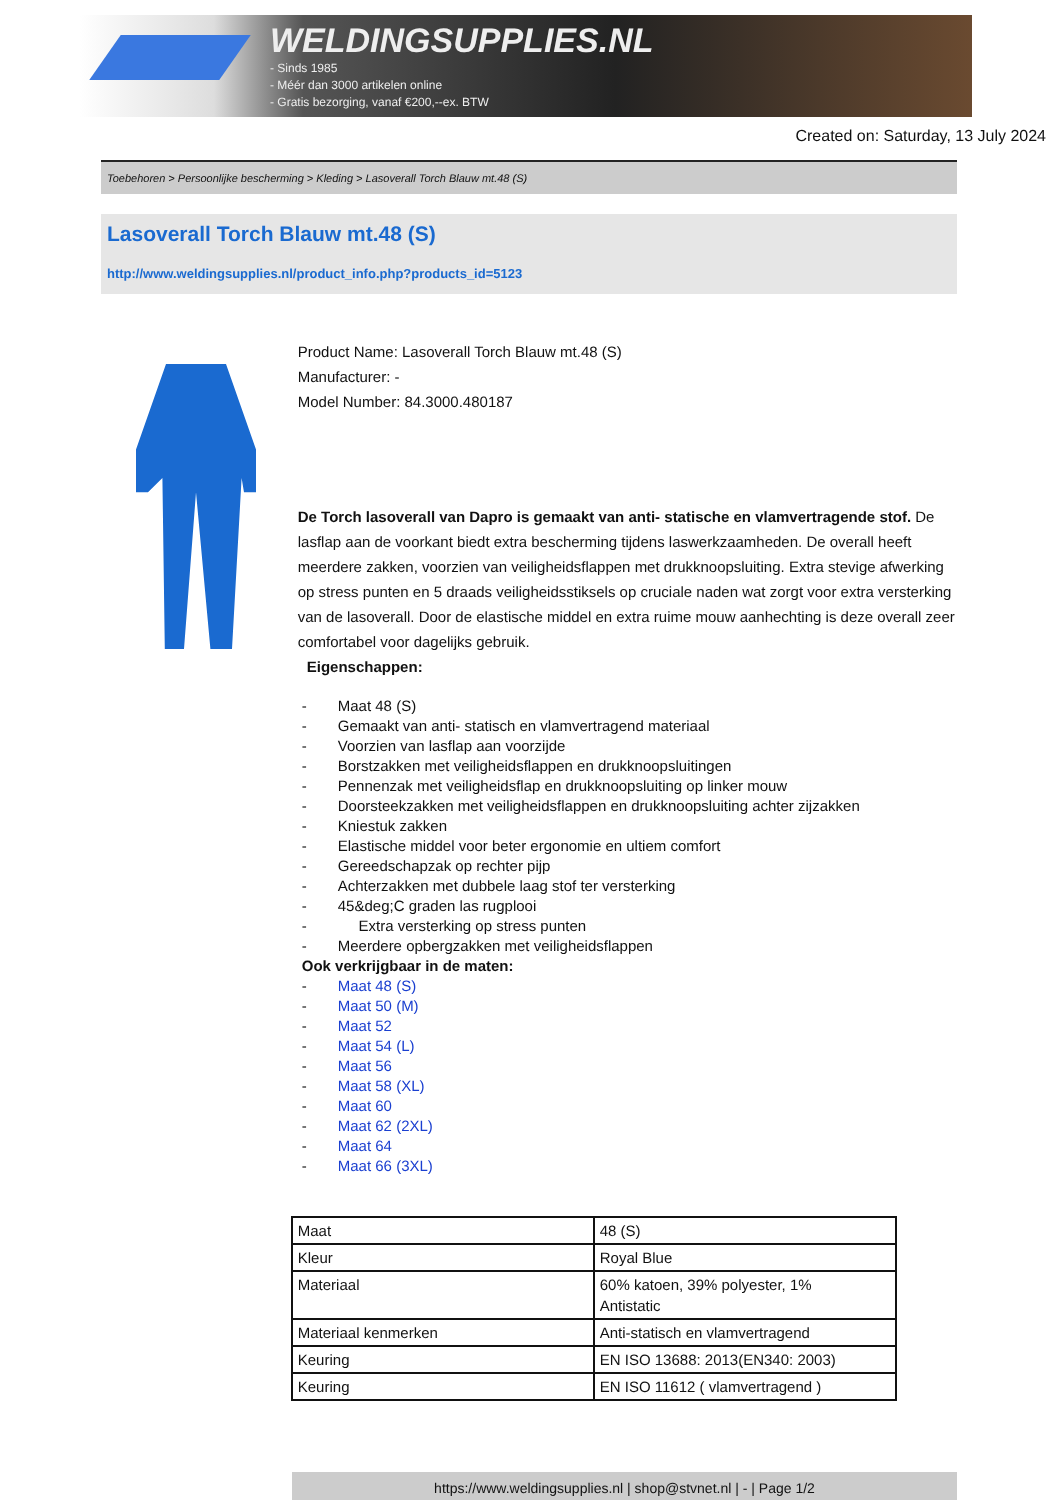WELDINGSUPPLIES.NL
- Sinds 1985
- Méér dan 3000 artikelen online
- Gratis bezorging, vanaf €200,--ex. BTW
Created on: Saturday, 13 July 2024
Toebehoren > Persoonlijke bescherming > Kleding > Lasoverall Torch Blauw mt.48 (S)
Lasoverall Torch Blauw mt.48 (S)
http://www.weldingsupplies.nl/product_info.php?products_id=5123
Product Name: Lasoverall Torch Blauw mt.48 (S)
Manufacturer: -
Model Number: 84.3000.480187
De Torch lasoverall van Dapro is gemaakt van anti- statische en vlamvertragende stof. De lasflap aan de voorkant biedt extra bescherming tijdens laswerkzaamheden. De overall heeft meerdere zakken, voorzien van veiligheidsflappen met drukknoopsluiting. Extra stevige afwerking op stress punten en 5 draads veiligheidsstiksels op cruciale naden wat zorgt voor extra versterking van de lasoverall. Door de elastische middel en extra ruime mouw aanhechting is deze overall zeer comfortabel voor dagelijks gebruik.
Eigenschappen:
- Maat 48 (S)
- Gemaakt van anti- statisch en vlamvertragend materiaal
- Voorzien van lasflap aan voorzijde
- Borstzakken met veiligheidsflappen en drukknoopsluitingen
- Pennenzak met veiligheidsflap en drukknoopsluiting op linker mouw
- Doorsteekzakken met veiligheidsflappen en drukknoopsluiting achter zijzakken
- Kniestuk zakken
- Elastische middel voor beter ergonomie en ultiem comfort
- Gereedschapzak op rechter pijp
- Achterzakken met dubbele laag stof ter versterking
- 45&deg;C graden las rugplooi
- Extra versterking op stress punten
- Meerdere opbergzakken met veiligheidsflappen
Ook verkrijgbaar in de maten:
- Maat 48 (S)
- Maat 50 (M)
- Maat 52
- Maat 54 (L)
- Maat 56
- Maat 58 (XL)
- Maat 60
- Maat 62 (2XL)
- Maat 64
- Maat 66 (3XL)
| Maat | 48 (S) |
| Kleur | Royal Blue |
| Materiaal | 60% katoen, 39% polyester, 1% Antistatic |
| Materiaal kenmerken | Anti-statisch en vlamvertragend |
| Keuring | EN ISO 13688: 2013(EN340: 2003) |
| Keuring | EN ISO 11612 ( vlamvertragend ) |
https://www.weldingsupplies.nl | shop@stvnet.nl | - | Page 1/2